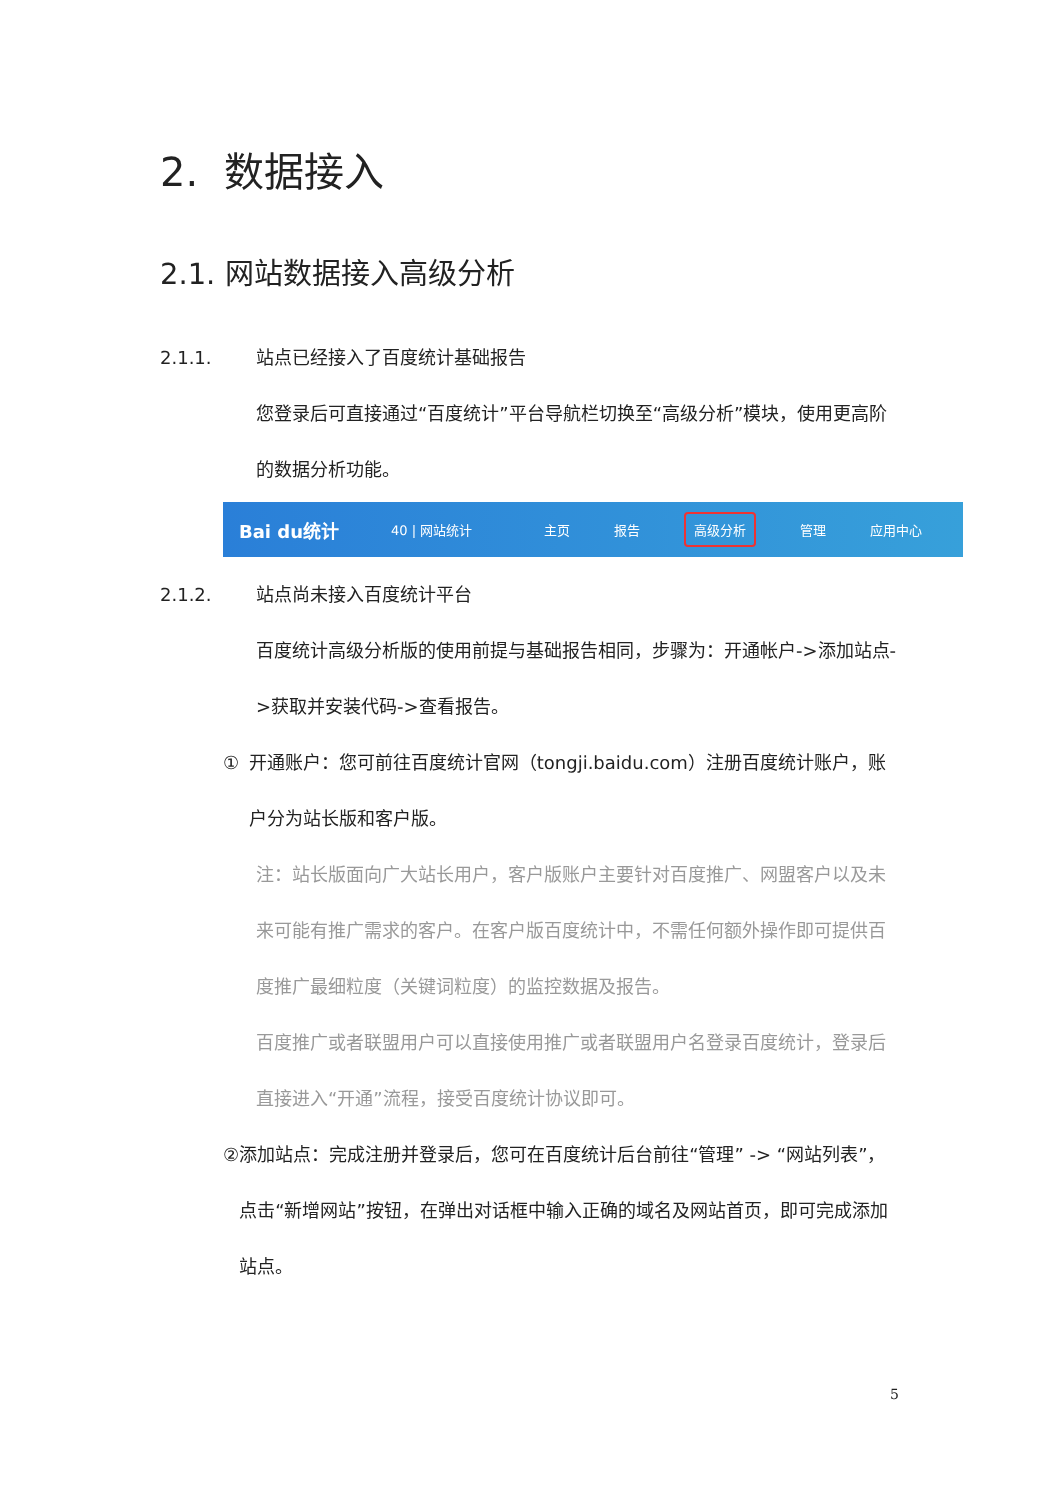2. 数据接入
2.1. 网站数据接入高级分析
2.1.1. 站点已经接入了百度统计基础报告
您登录后可直接通过“百度统计”平台导航栏切换至“高级分析”模块，使用更高阶的数据分析功能。
Bai du统计 40 | 网站统计 主页 报告 高级分析 管理 应用中心
2.1.2. 站点尚未接入百度统计平台
百度统计高级分析版的使用前提与基础报告相同，步骤为：开通帐户->添加站点->获取并安装代码->查看报告。
① 开通账户：您可前往百度统计官网（tongji.baidu.com）注册百度统计账户，账户分为站长版和客户版。
注：站长版面向广大站长用户，客户版账户主要针对百度推广、网盟客户以及未来可能有推广需求的客户。在客户版百度统计中，不需任何额外操作即可提供百度推广最细粒度（关键词粒度）的监控数据及报告。
百度推广或者联盟用户可以直接使用推广或者联盟用户名登录百度统计，登录后直接进入“开通”流程，接受百度统计协议即可。
② 添加站点：完成注册并登录后，您可在百度统计后台前往“管理” -> “网站列表”，点击“新增网站”按钮，在弹出对话框中输入正确的域名及网站首页，即可完成添加站点。
5